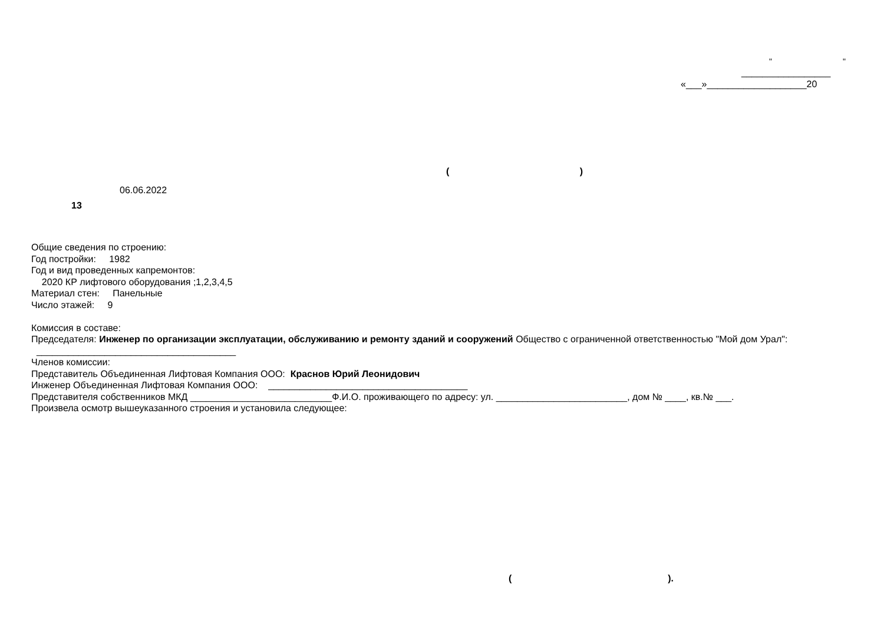" "
_________________
«___»___________________20
()
06.06.2022
13
Общие сведения по строению:
Год постройки: 1982
Год и вид проведенных капремонтов:
2020 КР лифтового оборудования ;1,2,3,4,5
Материал стен: Панельные
Число этажей: 9
Комиссия в составе:
Председателя: Инженер по организации эксплуатации, обслуживанию и ремонту зданий и сооружений Общество с ограниченной ответственностью "Мой дом Урал": ______________________________________
Членов комиссии:
Представитель Объединенная Лифтовая Компания ООО: Краснов Юрий Леонидович
Инженер Объединенная Лифтовая Компания ООО: ______________________________________
Представителя собственников МКД ___________________________Ф.И.О. проживающего по адресу: ул. _________________________, дом № ____, кв.№ ___.
Произвела осмотр вышеуказанного строения и установила следующее:
().